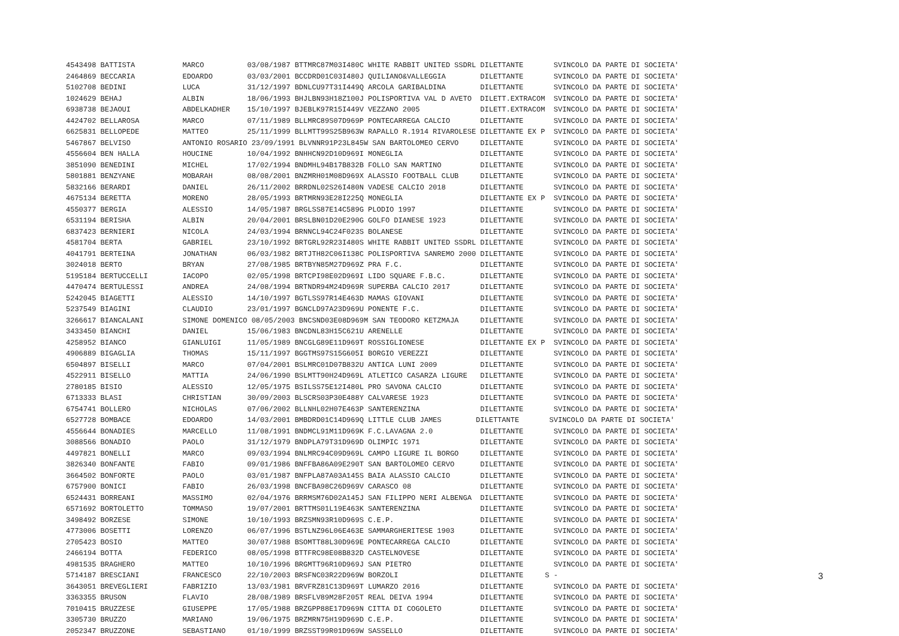| 4543498 BATTISTA MARCO 03/08/1987 BTTMRC87M03I480C WHITE RABBIT UNITED SSDRL DILETTANTE SVINCOLO DA PARTE DI SOCIETA' |
| 2464869 BECCARIA EDOARDO 03/03/2001 BCCDRD01C03I480J QUILIANO&VALLEGGIA DILETTANTE SVINCOLO DA PARTE DI SOCIETA' |
| 5102708 BEDINI LUCA 31/12/1997 BDNLCU97T31I449Q ARCOLA GARIBALDINA DILETTANTE SVINCOLO DA PARTE DI SOCIETA' |
| 1024629 BEHAJ ALBIN 18/06/1993 BHJLBN93H18Z100J POLISPORTIVA VAL D AVETO DILETT.EXTRACOM SVINCOLO DA PARTE DI SOCIETA' |
| 6938738 BEJAOUI ABDELKADHER 15/10/1997 BJEBLK97R15I449V VEZZANO 2005 DILETT.EXTRACOM SVINCOLO DA PARTE DI SOCIETA' |
| 4424702 BELLAROSA MARCO 07/11/1989 BLLMRC89S07D969P PONTECARREGA CALCIO DILETTANTE SVINCOLO DA PARTE DI SOCIETA' |
| 6625831 BELLOPEDE MATTEO 25/11/1999 BLLMTT99S25B963W RAPALLO R.1914 RIVAROLESE DILETTANTE EX P SVINCOLO DA PARTE DI SOCIETA' |
| 5467867 BELVISO ANTONIO ROSARIO 23/09/1991 BLVNNR91P23L845W SAN BARTOLOMEO CERVO DILETTANTE SVINCOLO DA PARTE DI SOCIETA' |
| 4556604 BEN HALLA HOUCINE 10/04/1992 BNHHCN92D10D969I MONEGLIA DILETTANTE SVINCOLO DA PARTE DI SOCIETA' |
| 3851090 BENEDINI MICHEL 17/02/1994 BNDMHL94B17B832B FOLLO SAN MARTINO DILETTANTE SVINCOLO DA PARTE DI SOCIETA' |
| 5801881 BENZYANE MOBARAH 08/08/2001 BNZMRH01M08D969X ALASSIO FOOTBALL CLUB DILETTANTE SVINCOLO DA PARTE DI SOCIETA' |
| 5832166 BERARDI DANIEL 26/11/2002 BRRDNL02S26I480N VADESE CALCIO 2018 DILETTANTE SVINCOLO DA PARTE DI SOCIETA' |
| 4675134 BERETTA MORENO 28/05/1993 BRTMRN93E28I225Q MONEGLIA DILETTANTE EX P SVINCOLO DA PARTE DI SOCIETA' |
| 4550377 BERGIA ALESSIO 14/05/1987 BRGLSS87E14C589G PLODIO 1997 DILETTANTE SVINCOLO DA PARTE DI SOCIETA' |
| 6531194 BERISHA ALBIN 20/04/2001 BRSLBN01D20E290G GOLFO DIANESE 1923 DILETTANTE SVINCOLO DA PARTE DI SOCIETA' |
| 6837423 BERNIERI NICOLA 24/03/1994 BRNNCL94C24F023S BOLANESE DILETTANTE SVINCOLO DA PARTE DI SOCIETA' |
| 4581704 BERTA GABRIEL 23/10/1992 BRTGRL92R23I480S WHITE RABBIT UNITED SSDRL DILETTANTE SVINCOLO DA PARTE DI SOCIETA' |
| 4041791 BERTEINA JONATHAN 06/03/1982 BRTJTH82C06I138C POLISPORTIVA SANREMO 2000 DILETTANTE SVINCOLO DA PARTE DI SOCIETA' |
| 3024018 BERTO BRYAN 27/08/1985 BRTBYN85M27D969Z PRA F.C. DILETTANTE SVINCOLO DA PARTE DI SOCIETA' |
| 5195184 BERTUCCELLI IACOPO 02/05/1998 BRTCPI98E02D969I LIDO SQUARE F.B.C. DILETTANTE SVINCOLO DA PARTE DI SOCIETA' |
| 4470474 BERTULESSI ANDREA 24/08/1994 BRTNDR94M24D969R SUPERBA CALCIO 2017 DILETTANTE SVINCOLO DA PARTE DI SOCIETA' |
| 5242045 BIAGETTI ALESSIO 14/10/1997 BGTLSS97R14E463D MAMAS GIOVANI DILETTANTE SVINCOLO DA PARTE DI SOCIETA' |
| 5237549 BIAGINI CLAUDIO 23/01/1997 BGNCLD97A23D969U PONENTE F.C. DILETTANTE SVINCOLO DA PARTE DI SOCIETA' |
| 3266617 BIANCALANI SIMONE DOMENICO 08/05/2003 BNCSND03E08D969M SAN TEODORO KETZMAJA DILETTANTE SVINCOLO DA PARTE DI SOCIETA' |
| 3433450 BIANCHI DANIEL 15/06/1983 BNCDNL83H15C621U ARENELLE DILETTANTE SVINCOLO DA PARTE DI SOCIETA' |
| 4258952 BIANCO GIANLUIGI 11/05/1989 BNCGLG89E11D969T ROSSIGLIONESE DILETTANTE EX P SVINCOLO DA PARTE DI SOCIETA' |
| 4906889 BIGAGLIA THOMAS 15/11/1997 BGGTMS97S15G605I BORGIO VEREZZI DILETTANTE SVINCOLO DA PARTE DI SOCIETA' |
| 6504897 BISELLI MARCO 07/04/2001 BSLMRC01D07B832U ANTICA LUNI 2009 DILETTANTE SVINCOLO DA PARTE DI SOCIETA' |
| 4522911 BISELLO MATTIA 24/06/1990 BSLMTT90H24D969L ATLETICO CASARZA LIGURE DILETTANTE SVINCOLO DA PARTE DI SOCIETA' |
| 2780185 BISIO ALESSIO 12/05/1975 BSILSS75E12I480L PRO SAVONA CALCIO DILETTANTE SVINCOLO DA PARTE DI SOCIETA' |
| 6713333 BLASI CHRISTIAN 30/09/2003 BLSCRS03P30E488Y CALVARESE 1923 DILETTANTE SVINCOLO DA PARTE DI SOCIETA' |
| 6754741 BOLLERO NICHOLAS 07/06/2002 BLLNHL02H07E463P SANTERENZINA DILETTANTE SVINCOLO DA PARTE DI SOCIETA' |
| 6527728 BOMBACE EDOARDO 14/03/2001 BMBDRD01C14D969Q LITTLE CLUB JAMES DILETTANTE SVINCOLO DA PARTE DI SOCIETA' |
| 4556644 BONADIES MARCELLO 11/08/1991 BNDMCL91M11D969K F.C.LAVAGNA 2.0 DILETTANTE SVINCOLO DA PARTE DI SOCIETA' |
| 3088566 BONADIO PAOLO 31/12/1979 BNDPLA79T31D969D OLIMPIC 1971 DILETTANTE SVINCOLO DA PARTE DI SOCIETA' |
| 4497821 BONELLI MARCO 09/03/1994 BNLMRC94C09D969L CAMPO LIGURE IL BORGO DILETTANTE SVINCOLO DA PARTE DI SOCIETA' |
| 3826340 BONFANTE FABIO 09/01/1986 BNFFBA86A09E290T SAN BARTOLOMEO CERVO DILETTANTE SVINCOLO DA PARTE DI SOCIETA' |
| 3664502 BONFORTE PAOLO 03/01/1987 BNFPLA87A03A145S BAIA ALASSIO CALCIO DILETTANTE SVINCOLO DA PARTE DI SOCIETA' |
| 6757900 BONICI FABIO 26/03/1998 BNCFBA98C26D969V CARASCO 08 DILETTANTE SVINCOLO DA PARTE DI SOCIETA' |
| 6524431 BORREANI MASSIMO 02/04/1976 BRRMSM76D02A145J SAN FILIPPO NERI ALBENGA DILETTANTE SVINCOLO DA PARTE DI SOCIETA' |
| 6571692 BORTOLETTO TOMMASO 19/07/2001 BRTTMS01L19E463K SANTERENZINA DILETTANTE SVINCOLO DA PARTE DI SOCIETA' |
| 3498492 BORZESE SIMONE 10/10/1993 BRZSMN93R10D969S C.E.P. DILETTANTE SVINCOLO DA PARTE DI SOCIETA' |
| 4773006 BOSETTI LORENZO 06/07/1996 BSTLNZ96L06E463E SAMMARGHERITESE 1903 DILETTANTE SVINCOLO DA PARTE DI SOCIETA' |
| 2705423 BOSIO MATTEO 30/07/1988 BSOMTT88L30D969E PONTECARREGA CALCIO DILETTANTE SVINCOLO DA PARTE DI SOCIETA' |
| 2466194 BOTTA FEDERICO 08/05/1998 BTTFRC98E08B832D CASTELNOVESE DILETTANTE SVINCOLO DA PARTE DI SOCIETA' |
| 4981535 BRAGHERO MATTEO 10/10/1996 BRGMTT96R10D969J SAN PIETRO DILETTANTE SVINCOLO DA PARTE DI SOCIETA' |
| 5714187 BRESCIANI FRANCESCO 22/10/2003 BRSFNC03R22D969W BORZOLI DILETTANTE S - |
| 3643051 BREVEGLIERI FABRIZIO 13/03/1981 BRVFRZ81C13D969T LUMARZO 2016 DILETTANTE SVINCOLO DA PARTE DI SOCIETA' |
| 3363355 BRUSON FLAVIO 28/08/1989 BRSFLV89M28F205T REAL DEIVA 1994 DILETTANTE SVINCOLO DA PARTE DI SOCIETA' |
| 7010415 BRUZZESE GIUSEPPE 17/05/1988 BRZGPP88E17D969N CITTA DI COGOLETO DILETTANTE SVINCOLO DA PARTE DI SOCIETA' |
| 3305730 BRUZZO MARIANO 19/06/1975 BRZMRN75H19D969D C.E.P. DILETTANTE SVINCOLO DA PARTE DI SOCIETA' |
| 2052347 BRUZZONE SEBASTIANO 01/10/1999 BRZSST99R01D969W SASSELLO DILETTANTE SVINCOLO DA PARTE DI SOCIETA' |
3